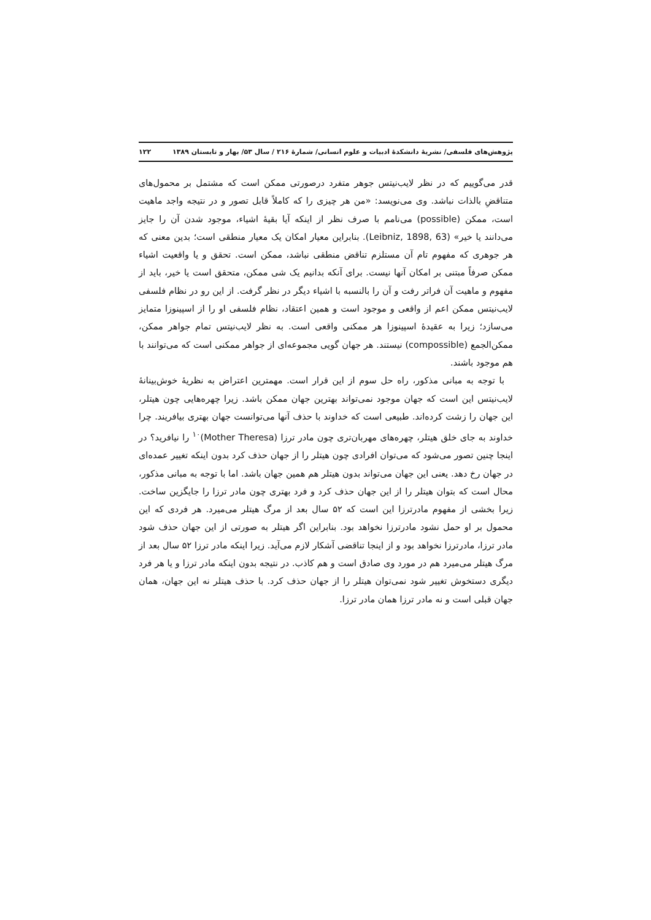پژوهش‌های فلسفی/ نشریهٔ دانشکدهٔ ادبیات و علوم انسانی/ شمارهٔ ۲۱۶ / سال ۵۳/ بهار و تابستان ۱۳۸۹ ۱۲۲
قدر می‌گوییم که در نظر لایب‌نیتس جوهر متفرد درصورتی ممکن است که مشتمل بر محمول‌های متناقضِ بالذات نباشد. وی می‌نویسد: «من هر چیزی را که کاملاً قابل تصور و در نتیجه واجد ماهیت است، ممکن (possible) می‌نامم با صرف نظر از اینکه آیا بقیهٔ اشیاء، موجود شدن آن را جایز می‌دانند یا خیر» (Leibniz, 1898, 63). بنابراین معیار امکان یک معیار منطقی است؛ بدین معنی که هر جوهری که مفهوم تام آن مستلزم تناقض منطقی نباشد، ممکن است. تحقق و یا واقعیت اشیاء ممکن صرفاً مبتنی بر امکان آنها نیست. برای آنکه بدانیم یک شی ممکن، متحقق است یا خیر، باید از مفهوم و ماهیت آن فراتر رفت و آن را بالنسبه با اشیاء دیگر در نظر گرفت. از این رو در نظام فلسفی لایب‌نیتس ممکن اعم از واقعی و موجود است و همین اعتقاد، نظام فلسفی او را از اسپینوزا متمایز می‌سازد؛ زیرا به عقیدهٔ اسپینوزا هر ممکنی واقعی است. به نظر لایب‌نیتس تمام جواهر ممکن، ممکن‌الجمع (compossible) نیستند. هر جهان گویی مجموعه‌ای از جواهر ممکنی است که می‌توانند با هم موجود باشند.
با توجه به مبانی مذکور، راه حل سوم از این قرار است. مهمترین اعتراض به نظریهٔ خوش‌بینانهٔ لایب‌نیتس این است که جهان موجود نمی‌تواند بهترین جهان ممکن باشد. زیرا چهره‌هایی چون هیتلر، این جهان را زشت کرده‌اند. طبیعی است که خداوند با حذف آنها می‌توانست جهان بهتری بیافریند. چرا خداوند به جای خلق هیتلر، چهره‌های مهربان‌تری چون مادر ترزا (Mother Theresa)<sup>۱۰</sup> را نیافرید؟ در اینجا چنین تصور می‌شود که می‌توان افرادی چون هیتلر را از جهان حذف کرد بدون اینکه تغییر عمده‌ای در جهان رخ دهد. یعنی این جهان می‌تواند بدون هیتلر هم همین جهان باشد. اما با توجه به مبانی مذکور، محال است که بتوان هیتلر را از این جهان حذف کرد و فرد بهتری چون مادر ترزا را جایگزین ساخت. زیرا بخشی از مفهوم مادرترزا این است که ۵۲ سال بعد از مرگ هیتلر می‌میرد. هر فردی که این محمول بر او حمل نشود مادرترزا نخواهد بود. بنابراین اگر هیتلر به صورتی از این جهان حذف شود مادر ترزا، مادرترزا نخواهد بود و از اینجا تناقضی آشکار لازم می‌آید. زیرا اینکه مادر ترزا ۵۲ سال بعد از مرگ هیتلر می‌میرد هم در مورد وی صادق است و هم کاذب. در نتیجه بدون اینکه مادر ترزا و یا هر فرد دیگری دستخوش تغییر شود نمی‌توان هیتلر را از جهان حذف کرد. با حذف هیتلر نه این جهان، همان جهان قبلی است و نه مادر ترزا همان مادر ترزا.